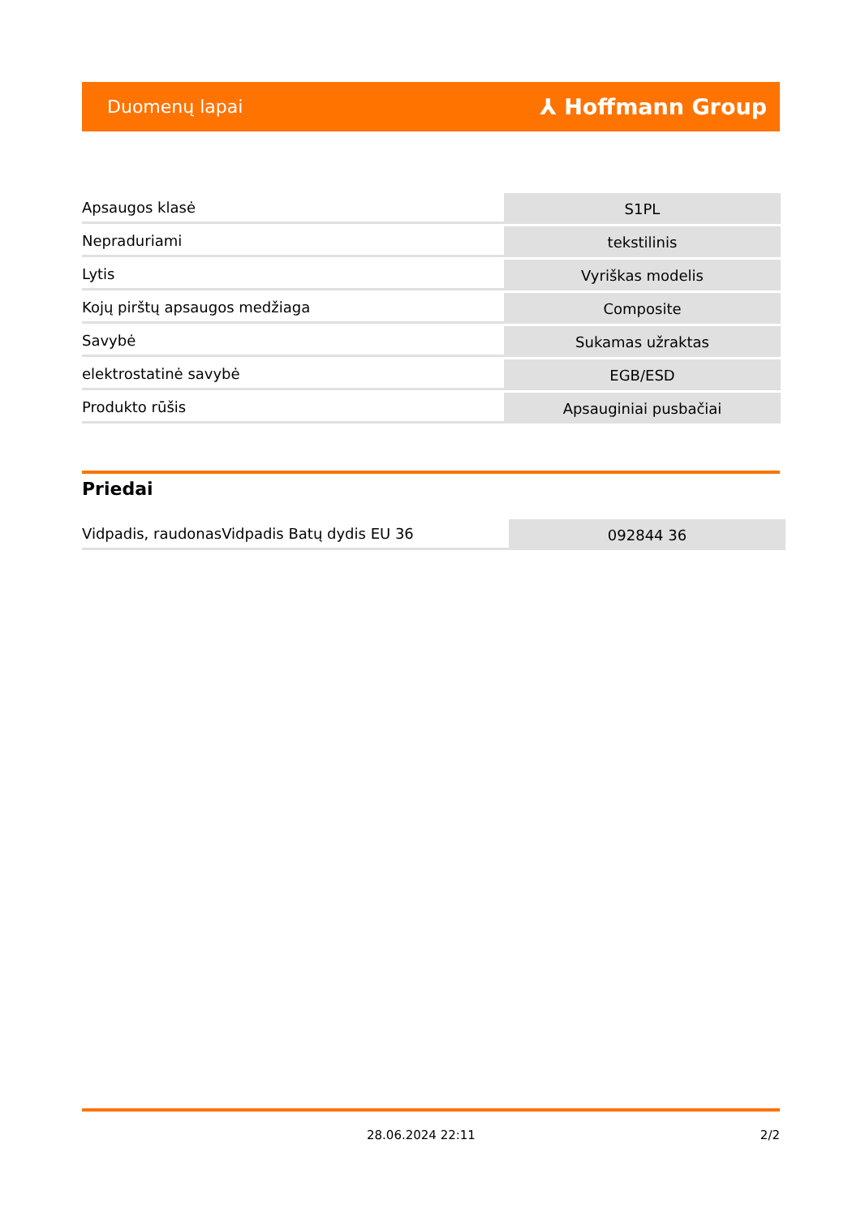Duomenų lapai ⅄ Hoffmann Group
| Apsaugos klasė | S1PL |
| Nepraduriami | tekstilinis |
| Lytis | Vyriškas modelis |
| Kojų pirštų apsaugos medžiaga | Composite |
| Savybė | Sukamas užraktas |
| elektrostatinė savybė | EGB/ESD |
| Produkto rūšis | Apsauginiai pusbačiai |
Priedai
| Vidpadis, raudonasVidpadis Batų dydis EU 36 | 092844 36 |
28.06.2024 22:11 2/2